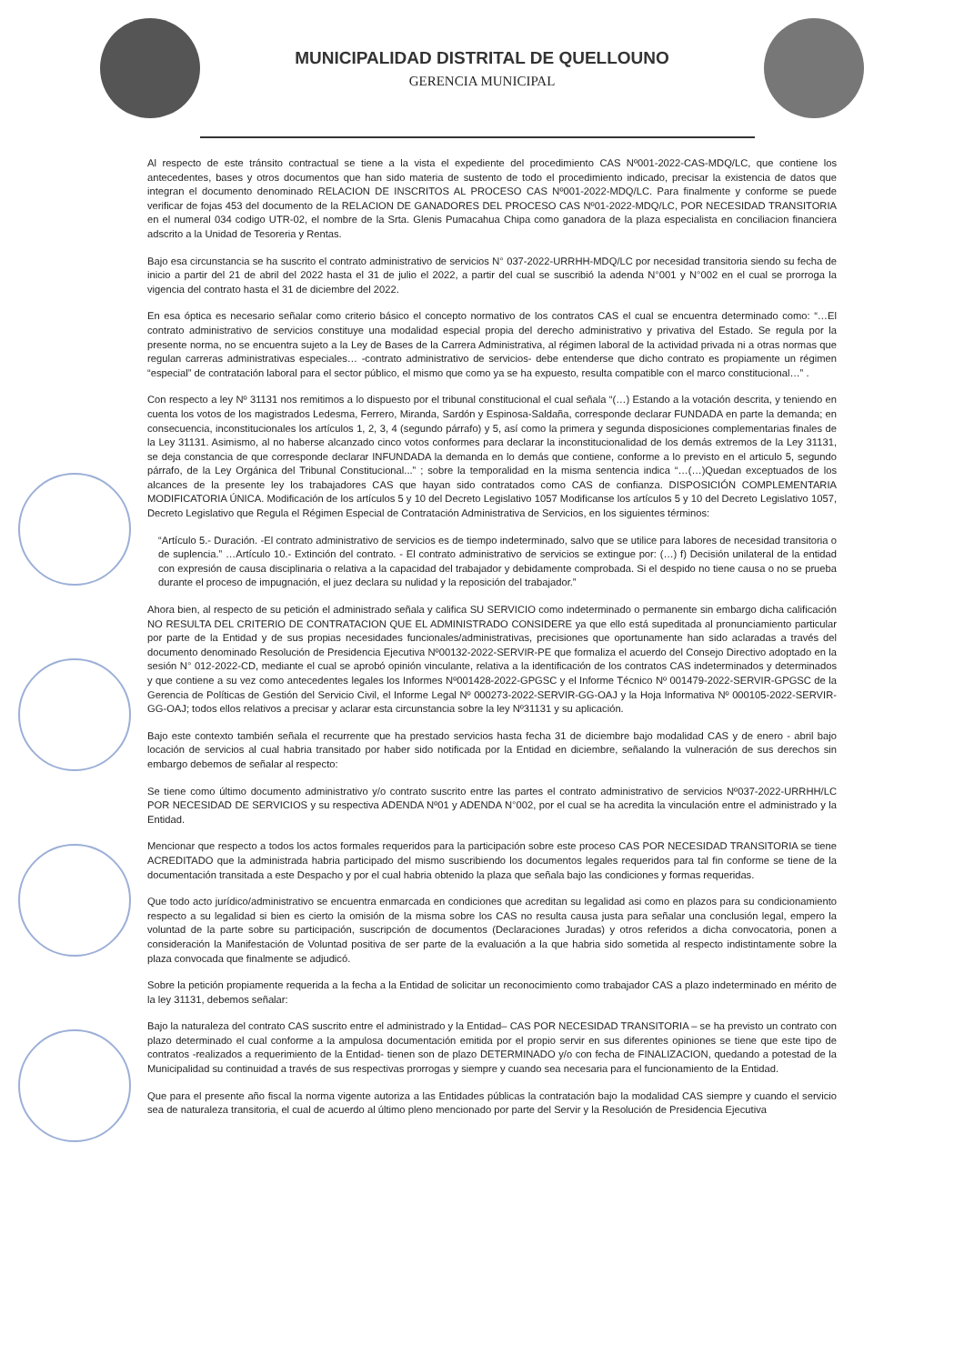MUNICIPALIDAD DISTRITAL DE QUELLOUNO
GERENCIA MUNICIPAL
Al respecto de este tránsito contractual se tiene a la vista el expediente del procedimiento CAS Nº001-2022-CAS-MDQ/LC, que contiene los antecedentes, bases y otros documentos que han sido materia de sustento de todo el procedimiento indicado, precisar la existencia de datos que integran el documento denominado RELACION DE INSCRITOS AL PROCESO CAS Nº001-2022-MDQ/LC. Para finalmente y conforme se puede verificar de fojas 453 del documento de la RELACION DE GANADORES DEL PROCESO CAS Nº01-2022-MDQ/LC, POR NECESIDAD TRANSITORIA en el numeral 034 codigo UTR-02, el nombre de la Srta. Glenis Pumacahua Chipa como ganadora de la plaza especialista en conciliacion financiera adscrito a la Unidad de Tesoreria y Rentas.
Bajo esa circunstancia se ha suscrito el contrato administrativo de servicios N° 037-2022-URRHH-MDQ/LC por necesidad transitoria siendo su fecha de inicio a partir del 21 de abril del 2022 hasta el 31 de julio el 2022, a partir del cual se suscribió la adenda N°001 y N°002 en el cual se prorroga la vigencia del contrato hasta el 31 de diciembre del 2022.
En esa óptica es necesario señalar como criterio básico el concepto normativo de los contratos CAS el cual se encuentra determinado como: “…El contrato administrativo de servicios constituye una modalidad especial propia del derecho administrativo y privativa del Estado. Se regula por la presente norma, no se encuentra sujeto a la Ley de Bases de la Carrera Administrativa, al régimen laboral de la actividad privada ni a otras normas que regulan carreras administrativas especiales… -contrato administrativo de servicios- debe entenderse que dicho contrato es propiamente un régimen “especial” de contratación laboral para el sector público, el mismo que como ya se ha expuesto, resulta compatible con el marco constitucional…” .
Con respecto a ley Nº 31131 nos remitimos a lo dispuesto por el tribunal constitucional el cual señala “(…) Estando a la votación descrita, y teniendo en cuenta los votos de los magistrados Ledesma, Ferrero, Miranda, Sardón y Espinosa-Saldaña, corresponde declarar FUNDADA en parte la demanda; en consecuencia, inconstitucionales los artículos 1, 2, 3, 4 (segundo párrafo) y 5, así como la primera y segunda disposiciones complementarias finales de la Ley 31131. Asimismo, al no haberse alcanzado cinco votos conformes para declarar la inconstitucionalidad de los demás extremos de la Ley 31131, se deja constancia de que corresponde declarar INFUNDADA la demanda en lo demás que contiene, conforme a lo previsto en el articulo 5, segundo párrafo, de la Ley Orgánica del Tribunal Constitucional...” ; sobre la temporalidad en la misma sentencia indica “…(…)Quedan exceptuados de los alcances de la presente ley los trabajadores CAS que hayan sido contratados como CAS de confianza. DISPOSICIÓN COMPLEMENTARIA MODIFICATORIA ÚNICA. Modificación de los artículos 5 y 10 del Decreto Legislativo 1057 Modificanse los artículos 5 y 10 del Decreto Legislativo 1057, Decreto Legislativo que Regula el Régimen Especial de Contratación Administrativa de Servicios, en los siguientes términos:
“Artículo 5.- Duración. -El contrato administrativo de servicios es de tiempo indeterminado, salvo que se utilice para labores de necesidad transitoria o de suplencia.” …Artículo 10.- Extinción del contrato. - El contrato administrativo de servicios se extingue por: (…) f) Decisión unilateral de la entidad con expresión de causa disciplinaria o relativa a la capacidad del trabajador y debidamente comprobada. Si el despido no tiene causa o no se prueba durante el proceso de impugnación, el juez declara su nulidad y la reposición del trabajador.”
Ahora bien, al respecto de su petición el administrado señala y califica SU SERVICIO como indeterminado o permanente sin embargo dicha calificación NO RESULTA DEL CRITERIO DE CONTRATACION QUE EL ADMINISTRADO CONSIDERE ya que ello está supeditada al pronunciamiento particular por parte de la Entidad y de sus propias necesidades funcionales/administrativas, precisiones que oportunamente han sido aclaradas a través del documento denominado Resolución de Presidencia Ejecutiva Nº00132-2022-SERVIR-PE que formaliza el acuerdo del Consejo Directivo adoptado en la sesión N° 012-2022-CD, mediante el cual se aprobó opinión vinculante, relativa a la identificación de los contratos CAS indeterminados y determinados y que contiene a su vez como antecedentes legales los Informes Nº001428-2022-GPGSC y el Informe Técnico Nº 001479-2022-SERVIR-GPGSC de la Gerencia de Políticas de Gestión del Servicio Civil, el Informe Legal Nº 000273-2022-SERVIR-GG-OAJ y la Hoja Informativa Nº 000105-2022-SERVIR-GG-OAJ; todos ellos relativos a precisar y aclarar esta circunstancia sobre la ley Nº31131 y su aplicación.
Bajo este contexto también señala el recurrente que ha prestado servicios hasta fecha 31 de diciembre bajo modalidad CAS y de enero - abril bajo locación de servicios al cual habria transitado por haber sido notificada por la Entidad en diciembre, señalando la vulneración de sus derechos sin embargo debemos de señalar al respecto:
Se tiene como último documento administrativo y/o contrato suscrito entre las partes el contrato administrativo de servicios Nº037-2022-URRHH/LC POR NECESIDAD DE SERVICIOS y su respectiva ADENDA Nº01 y ADENDA N°002, por el cual se ha acredita la vinculación entre el administrado y la Entidad.
Mencionar que respecto a todos los actos formales requeridos para la participación sobre este proceso CAS POR NECESIDAD TRANSITORIA se tiene ACREDITADO que la administrada habria participado del mismo suscribiendo los documentos legales requeridos para tal fin conforme se tiene de la documentación transitada a este Despacho y por el cual habria obtenido la plaza que señala bajo las condiciones y formas requeridas.
Que todo acto jurídico/administrativo se encuentra enmarcada en condiciones que acreditan su legalidad asi como en plazos para su condicionamiento respecto a su legalidad si bien es cierto la omisión de la misma sobre los CAS no resulta causa justa para señalar una conclusión legal, empero la voluntad de la parte sobre su participación, suscripción de documentos (Declaraciones Juradas) y otros referidos a dicha convocatoria, ponen a consideración la Manifestación de Voluntad positiva de ser parte de la evaluación a la que habria sido sometida al respecto indistintamente sobre la plaza convocada que finalmente se adjudicó.
Sobre la petición propiamente requerida a la fecha a la Entidad de solicitar un reconocimiento como trabajador CAS a plazo indeterminado en mérito de la ley 31131, debemos señalar:
Bajo la naturaleza del contrato CAS suscrito entre el administrado y la Entidad– CAS POR NECESIDAD TRANSITORIA – se ha previsto un contrato con plazo determinado el cual conforme a la ampulosa documentación emitida por el propio servir en sus diferentes opiniones se tiene que este tipo de contratos -realizados a requerimiento de la Entidad- tienen son de plazo DETERMINADO y/o con fecha de FINALIZACION, quedando a potestad de la Municipalidad su continuidad a través de sus respectivas prorrogas y siempre y cuando sea necesaria para el funcionamiento de la Entidad.
Que para el presente año fiscal la norma vigente autoriza a las Entidades públicas la contratación bajo la modalidad CAS siempre y cuando el servicio sea de naturaleza transitoria, el cual de acuerdo al último pleno mencionado por parte del Servir y la Resolución de Presidencia Ejecutiva